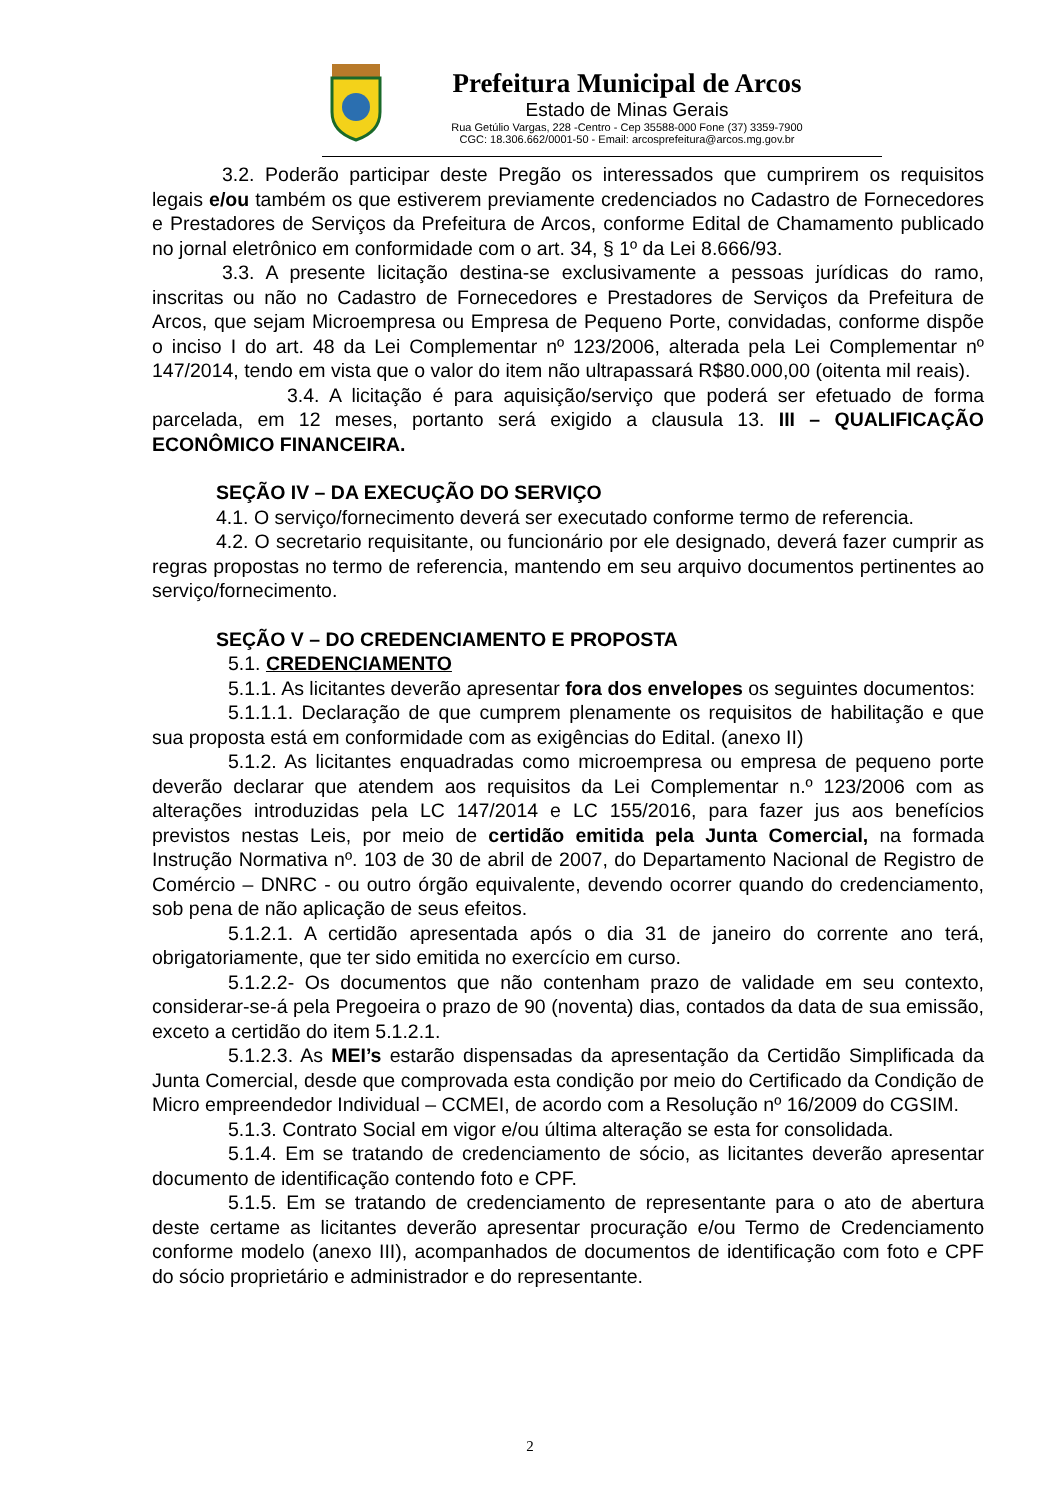Prefeitura Municipal de Arcos
Estado de Minas Gerais
Rua Getúlio Vargas, 228 -Centro - Cep 35588-000 Fone (37) 3359-7900
CGC: 18.306.662/0001-50 - Email: arcosprefeitura@arcos.mg.gov.br
3.2. Poderão participar deste Pregão os interessados que cumprirem os requisitos legais e/ou também os que estiverem previamente credenciados no Cadastro de Fornecedores e Prestadores de Serviços da Prefeitura de Arcos, conforme Edital de Chamamento publicado no jornal eletrônico em conformidade com o art. 34, § 1º da Lei 8.666/93.
3.3. A presente licitação destina-se exclusivamente a pessoas jurídicas do ramo, inscritas ou não no Cadastro de Fornecedores e Prestadores de Serviços da Prefeitura de Arcos, que sejam Microempresa ou Empresa de Pequeno Porte, convidadas, conforme dispõe o inciso I do art. 48 da Lei Complementar nº 123/2006, alterada pela Lei Complementar nº 147/2014, tendo em vista que o valor do item não ultrapassará R$80.000,00 (oitenta mil reais).
3.4. A licitação é para aquisição/serviço que poderá ser efetuado de forma parcelada, em 12 meses, portanto será exigido a clausula 13. III – QUALIFICAÇÃO ECONÔMICO FINANCEIRA.
SEÇÃO IV – DA EXECUÇÃO DO SERVIÇO
4.1. O serviço/fornecimento deverá ser executado conforme termo de referencia.
4.2. O secretario requisitante, ou funcionário por ele designado, deverá fazer cumprir as regras propostas no termo de referencia, mantendo em seu arquivo documentos pertinentes ao serviço/fornecimento.
SEÇÃO V – DO CREDENCIAMENTO E PROPOSTA
5.1. CREDENCIAMENTO
5.1.1. As licitantes deverão apresentar fora dos envelopes os seguintes documentos:
5.1.1.1. Declaração de que cumprem plenamente os requisitos de habilitação e que sua proposta está em conformidade com as exigências do Edital. (anexo II)
5.1.2. As licitantes enquadradas como microempresa ou empresa de pequeno porte deverão declarar que atendem aos requisitos da Lei Complementar n.º 123/2006 com as alterações introduzidas pela LC 147/2014 e LC 155/2016, para fazer jus aos benefícios previstos nestas Leis, por meio de certidão emitida pela Junta Comercial, na formada Instrução Normativa nº. 103 de 30 de abril de 2007, do Departamento Nacional de Registro de Comércio – DNRC - ou outro órgão equivalente, devendo ocorrer quando do credenciamento, sob pena de não aplicação de seus efeitos.
5.1.2.1. A certidão apresentada após o dia 31 de janeiro do corrente ano terá, obrigatoriamente, que ter sido emitida no exercício em curso.
5.1.2.2- Os documentos que não contenham prazo de validade em seu contexto, considerar-se-á pela Pregoeira o prazo de 90 (noventa) dias, contados da data de sua emissão, exceto a certidão do item 5.1.2.1.
5.1.2.3. As MEI’s estarão dispensadas da apresentação da Certidão Simplificada da Junta Comercial, desde que comprovada esta condição por meio do Certificado da Condição de Micro empreendedor Individual – CCMEI, de acordo com a Resolução nº 16/2009 do CGSIM.
5.1.3. Contrato Social em vigor e/ou última alteração se esta for consolidada.
5.1.4. Em se tratando de credenciamento de sócio, as licitantes deverão apresentar documento de identificação contendo foto e CPF.
5.1.5. Em se tratando de credenciamento de representante para o ato de abertura deste certame as licitantes deverão apresentar procuração e/ou Termo de Credenciamento conforme modelo (anexo III), acompanhados de documentos de identificação com foto e CPF do sócio proprietário e administrador e do representante.
2